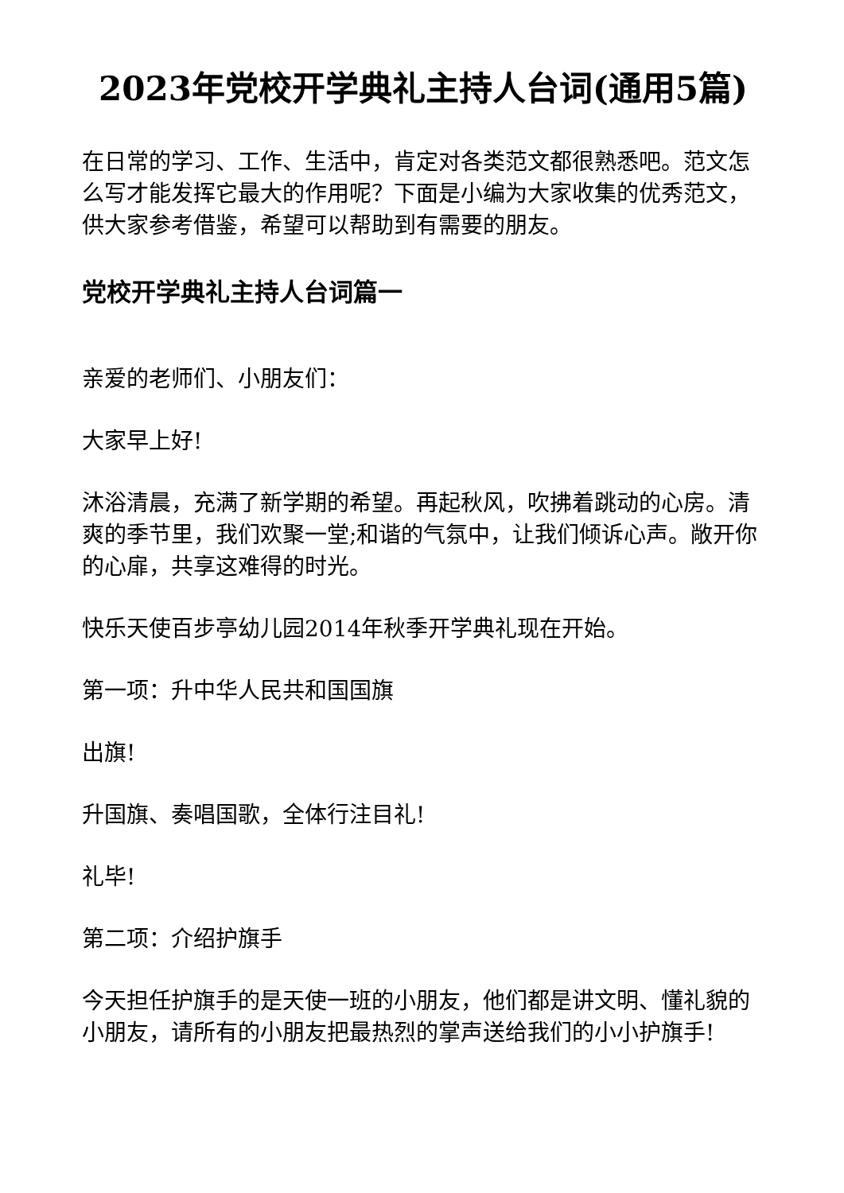2023年党校开学典礼主持人台词(通用5篇)
在日常的学习、工作、生活中，肯定对各类范文都很熟悉吧。范文怎么写才能发挥它最大的作用呢？下面是小编为大家收集的优秀范文，供大家参考借鉴，希望可以帮助到有需要的朋友。
党校开学典礼主持人台词篇一
亲爱的老师们、小朋友们：
大家早上好!
沐浴清晨，充满了新学期的希望。再起秋风，吹拂着跳动的心房。清爽的季节里，我们欢聚一堂;和谐的气氛中，让我们倾诉心声。敞开你的心扉，共享这难得的时光。
快乐天使百步亭幼儿园2014年秋季开学典礼现在开始。
第一项：升中华人民共和国国旗
出旗!
升国旗、奏唱国歌，全体行注目礼!
礼毕!
第二项：介绍护旗手
今天担任护旗手的是天使一班的小朋友，他们都是讲文明、懂礼貌的小朋友，请所有的小朋友把最热烈的掌声送给我们的小小护旗手!